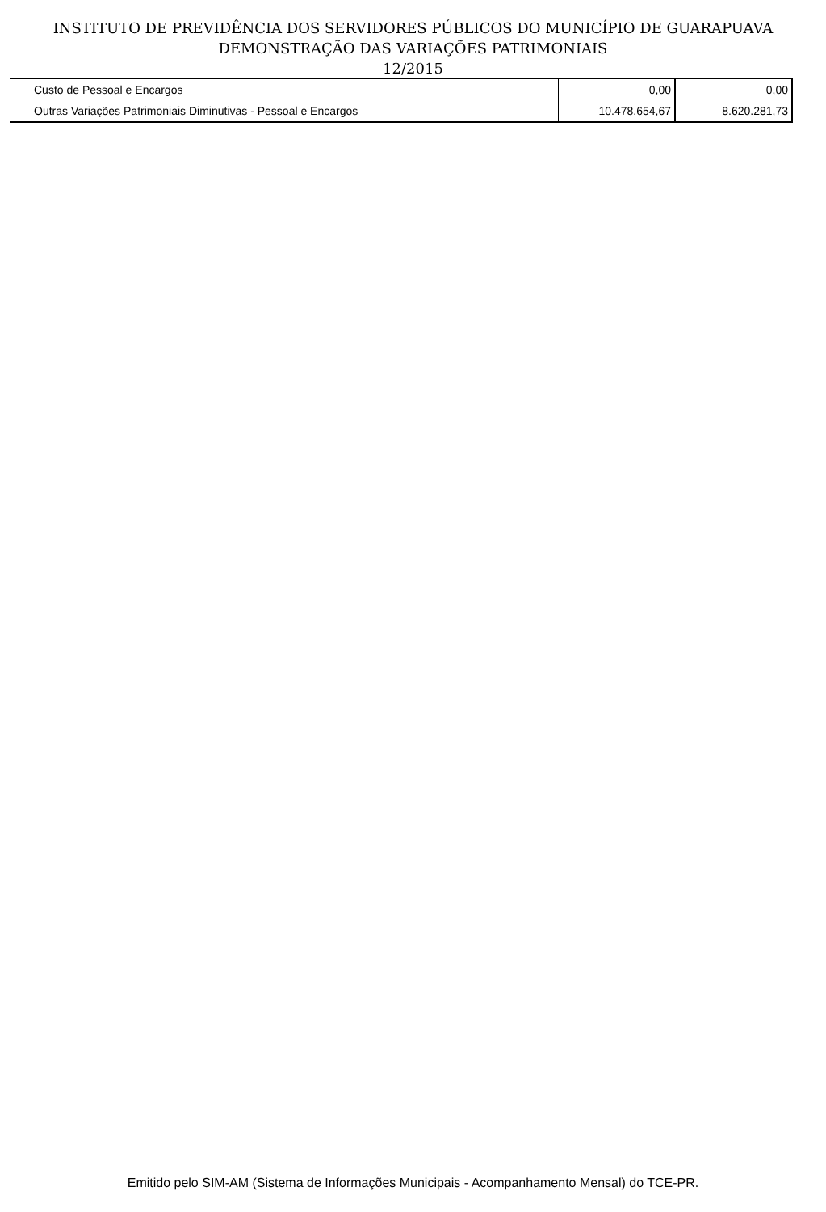INSTITUTO DE PREVIDÊNCIA DOS SERVIDORES PÚBLICOS DO MUNICÍPIO DE GUARAPUAVA
DEMONSTRAÇÃO DAS VARIAÇÕES PATRIMONIAIS
12/2015
| Custo de Pessoal e Encargos | 0,00 | 0,00 |
| Outras Variações Patrimoniais Diminutivas - Pessoal e Encargos | 10.478.654,67 | 8.620.281,73 |
Emitido pelo SIM-AM (Sistema de Informações Municipais - Acompanhamento Mensal) do TCE-PR.